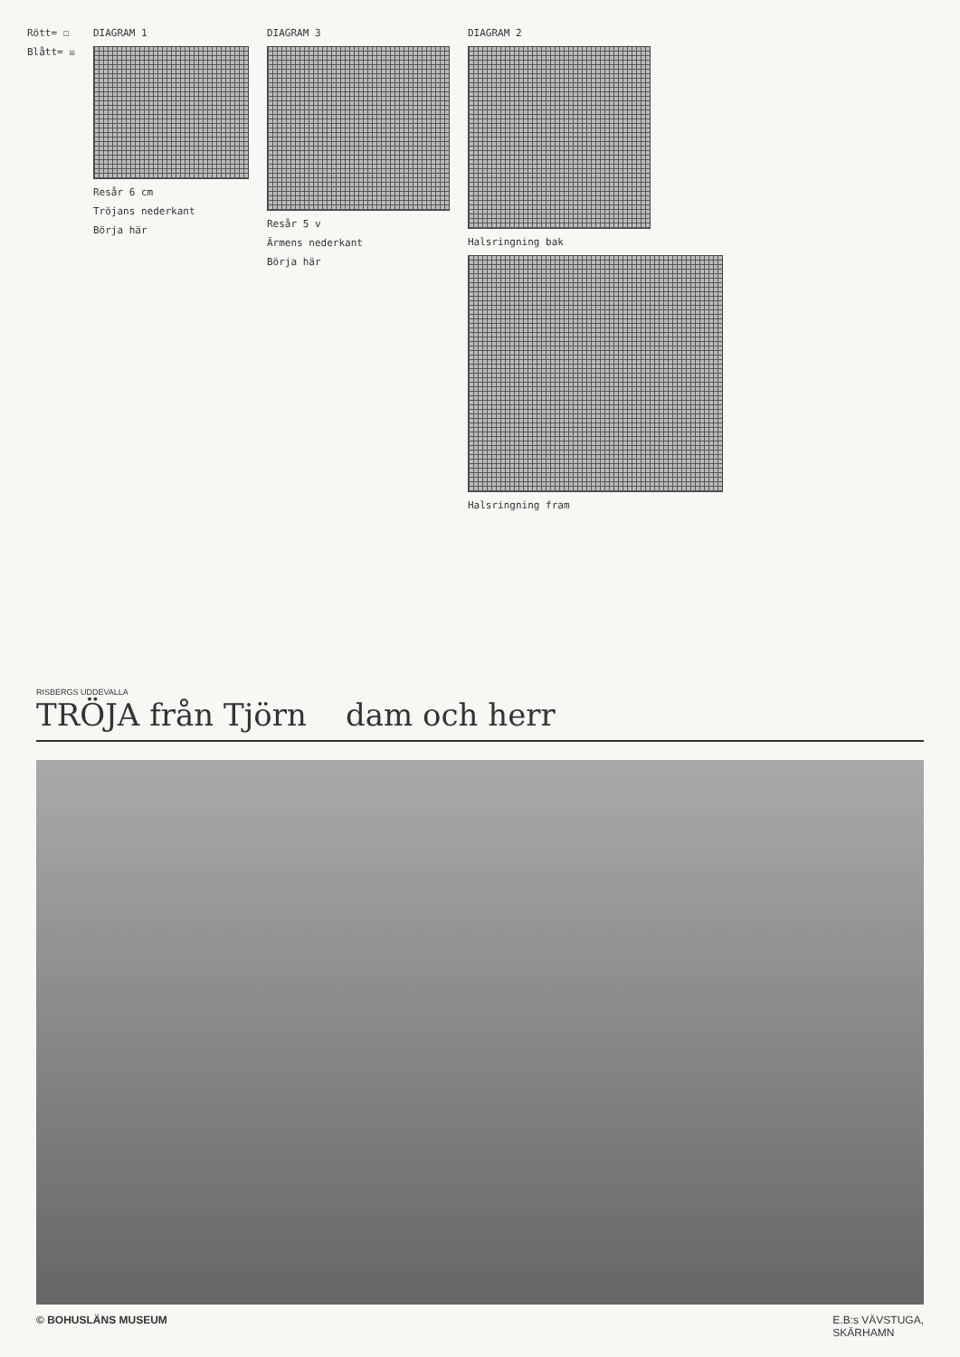Rött= ☐
Blått= ☒
DIAGRAM 1
Resår 6 cm
Tröjans nederkant
Börja här
DIAGRAM 3
Resår 5 v
Ärmens nederkant
Börja här
DIAGRAM 2
Halsringning bak
Halsringning fram
RISBERGS UDDEVALLA
TRÖJA från Tjörn dam och herr
© BOHUSLÄNS MUSEUM E.B:s VÄVSTUGA,
SKÄRHAMN